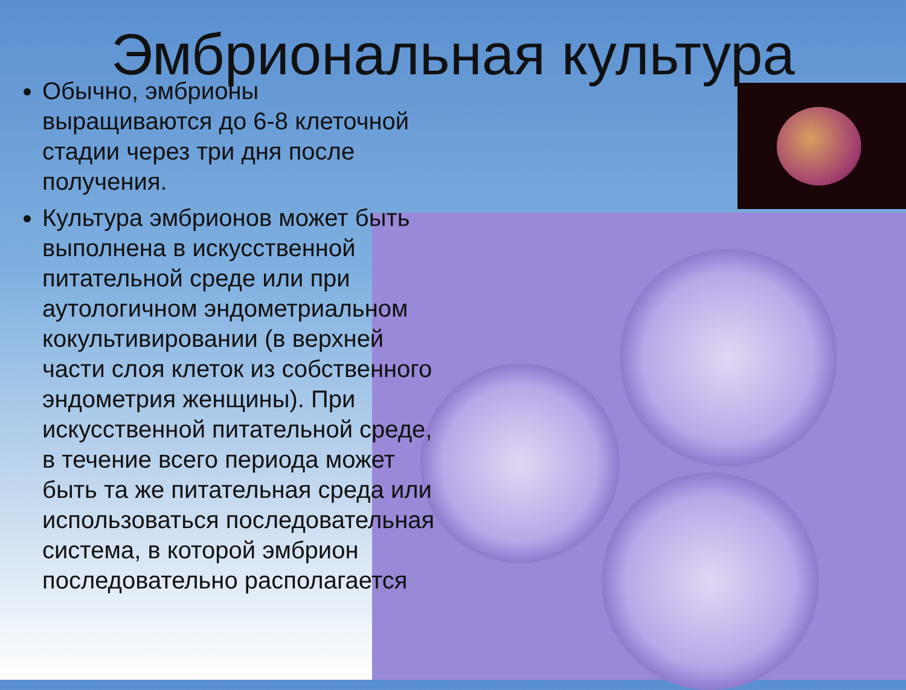Эмбриональная культура
Обычно, эмбрионы выращиваются до 6-8 клеточной стадии через три дня после получения.
Культура эмбрионов может быть выполнена в искусственной питательной среде или при аутологичном эндометриальном кокультивировании (в верхней части слоя клеток из собственного эндометрия женщины). При искусственной питательной среде, в течение всего периода может быть та же питательная среда или использоваться последовательная система, в которой эмбрион последовательно располагается